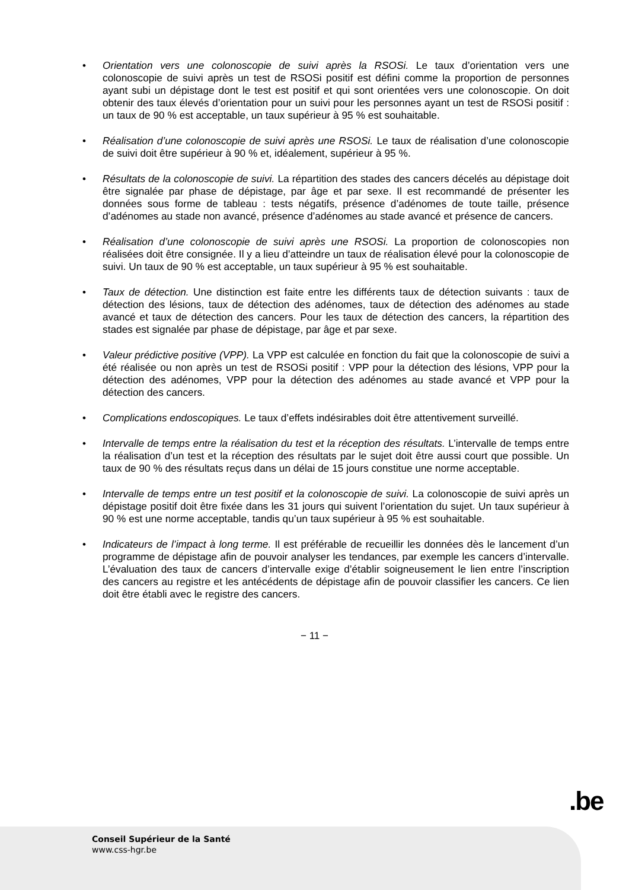• Orientation vers une colonoscopie de suivi après la RSOSi. Le taux d’orientation vers une colonoscopie de suivi après un test de RSOSi positif est défini comme la proportion de personnes ayant subi un dépistage dont le test est positif et qui sont orientées vers une colonoscopie. On doit obtenir des taux élevés d’orientation pour un suivi pour les personnes ayant un test de RSOSi positif : un taux de 90 % est acceptable, un taux supérieur à 95 % est souhaitable.
• Réalisation d’une colonoscopie de suivi après une RSOSi. Le taux de réalisation d’une colonoscopie de suivi doit être supérieur à 90 % et, idéalement, supérieur à 95 %.
• Résultats de la colonoscopie de suivi. La répartition des stades des cancers décelés au dépistage doit être signalée par phase de dépistage, par âge et par sexe. Il est recommandé de présenter les données sous forme de tableau : tests négatifs, présence d’adénomes de toute taille, présence d’adénomes au stade non avancé, présence d’adénomes au stade avancé et présence de cancers.
• Réalisation d’une colonoscopie de suivi après une RSOSi. La proportion de colonoscopies non réalisées doit être consignée. Il y a lieu d’atteindre un taux de réalisation élevé pour la colonoscopie de suivi. Un taux de 90 % est acceptable, un taux supérieur à 95 % est souhaitable.
• Taux de détection. Une distinction est faite entre les différents taux de détection suivants : taux de détection des lésions, taux de détection des adénomes, taux de détection des adénomes au stade avancé et taux de détection des cancers. Pour les taux de détection des cancers, la répartition des stades est signalée par phase de dépistage, par âge et par sexe.
• Valeur prédictive positive (VPP). La VPP est calculée en fonction du fait que la colonoscopie de suivi a été réalisée ou non après un test de RSOSi positif : VPP pour la détection des lésions, VPP pour la détection des adénomes, VPP pour la détection des adénomes au stade avancé et VPP pour la détection des cancers.
• Complications endoscopiques. Le taux d’effets indésirables doit être attentivement surveillé.
• Intervalle de temps entre la réalisation du test et la réception des résultats. L’intervalle de temps entre la réalisation d’un test et la réception des résultats par le sujet doit être aussi court que possible. Un taux de 90 % des résultats reçus dans un délai de 15 jours constitue une norme acceptable.
• Intervalle de temps entre un test positif et la colonoscopie de suivi. La colonoscopie de suivi après un dépistage positif doit être fixée dans les 31 jours qui suivent l’orientation du sujet. Un taux supérieur à 90 % est une norme acceptable, tandis qu’un taux supérieur à 95 % est souhaitable.
• Indicateurs de l’impact à long terme. Il est préférable de recueillir les données dès le lancement d’un programme de dépistage afin de pouvoir analyser les tendances, par exemple les cancers d’intervalle. L’évaluation des taux de cancers d’intervalle exige d’établir soigneusement le lien entre l’inscription des cancers au registre et les antécédents de dépistage afin de pouvoir classifier les cancers. Ce lien doit être établi avec le registre des cancers.
− 11 −
.be
Conseil Supérieur de la Santé
www.css-hgr.be